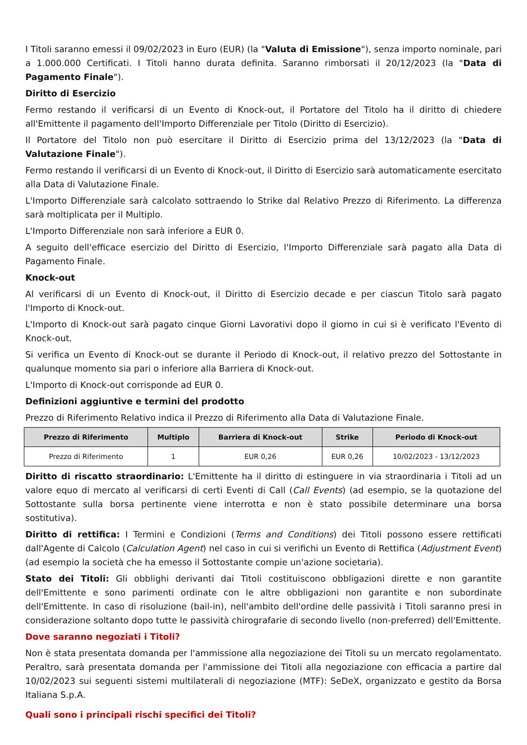I Titoli saranno emessi il 09/02/2023 in Euro (EUR) (la "Valuta di Emissione"), senza importo nominale, pari a 1.000.000 Certificati. I Titoli hanno durata definita. Saranno rimborsati il 20/12/2023 (la "Data di Pagamento Finale").
Diritto di Esercizio
Fermo restando il verificarsi di un Evento di Knock-out, il Portatore del Titolo ha il diritto di chiedere all'Emittente il pagamento dell'Importo Differenziale per Titolo (Diritto di Esercizio).
Il Portatore del Titolo non può esercitare il Diritto di Esercizio prima del 13/12/2023 (la "Data di Valutazione Finale").
Fermo restando il verificarsi di un Evento di Knock-out, il Diritto di Esercizio sarà automaticamente esercitato alla Data di Valutazione Finale.
L'Importo Differenziale sarà calcolato sottraendo lo Strike dal Relativo Prezzo di Riferimento. La differenza sarà moltiplicata per il Multiplo.
L'Importo Differenziale non sarà inferiore a EUR 0.
A seguito dell'efficace esercizio del Diritto di Esercizio, l'Importo Differenziale sarà pagato alla Data di Pagamento Finale.
Knock-out
Al verificarsi di un Evento di Knock-out, il Diritto di Esercizio decade e per ciascun Titolo sarà pagato l'Importo di Knock-out.
L'Importo di Knock-out sarà pagato cinque Giorni Lavorativi dopo il giorno in cui si è verificato l'Evento di Knock-out.
Si verifica un Evento di Knock-out se durante il Periodo di Knock-out, il relativo prezzo del Sottostante in qualunque momento sia pari o inferiore alla Barriera di Knock-out.
L'Importo di Knock-out corrisponde ad EUR 0.
Definizioni aggiuntive e termini del prodotto
Prezzo di Riferimento Relativo indica il Prezzo di Riferimento alla Data di Valutazione Finale.
| Prezzo di Riferimento | Multiplo | Barriera di Knock-out | Strike | Periodo di Knock-out |
| --- | --- | --- | --- | --- |
| Prezzo di Riferimento | 1 | EUR 0,26 | EUR 0,26 | 10/02/2023 - 13/12/2023 |
Diritto di riscatto straordinario: L'Emittente ha il diritto di estinguere in via straordinaria i Titoli ad un valore equo di mercato al verificarsi di certi Eventi di Call (Call Events) (ad esempio, se la quotazione del Sottostante sulla borsa pertinente viene interrotta e non è stato possibile determinare una borsa sostitutiva).
Diritto di rettifica: I Termini e Condizioni (Terms and Conditions) dei Titoli possono essere rettificati dall'Agente di Calcolo (Calculation Agent) nel caso in cui si verifichi un Evento di Rettifica (Adjustment Event) (ad esempio la società che ha emesso il Sottostante compie un'azione societaria).
Stato dei Titoli: Gli obblighi derivanti dai Titoli costituiscono obbligazioni dirette e non garantite dell'Emittente e sono parimenti ordinate con le altre obbligazioni non garantite e non subordinate dell'Emittente. In caso di risoluzione (bail-in), nell'ambito dell'ordine delle passività i Titoli saranno presi in considerazione soltanto dopo tutte le passività chirografarie di secondo livello (non-preferred) dell'Emittente.
Dove saranno negoziati i Titoli?
Non è stata presentata domanda per l'ammissione alla negoziazione dei Titoli su un mercato regolamentato. Peraltro, sarà presentata domanda per l'ammissione dei Titoli alla negoziazione con efficacia a partire dal 10/02/2023 sui seguenti sistemi multilaterali di negoziazione (MTF): SeDeX, organizzato e gestito da Borsa Italiana S.p.A.
Quali sono i principali rischi specifici dei Titoli?